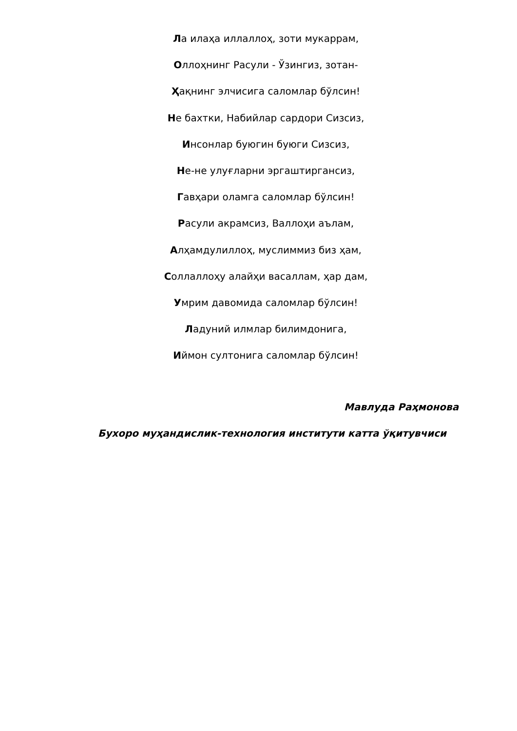Ла илаҳа иллаллоҳ, зоти мукаррам,
Оллоҳнинг Расули - Ўзингиз, зотан-
Ҳақнинг элчисига саломлар бўлсин!
Не бахтки, Набийлар сардори Сизсиз,
Инсонлар буюгин буюги Сизсиз,
Не-не улуғларни эргаштиргансиз,
Гавҳари оламга саломлар бўлсин!
Расули акрамсиз, Валлоҳи аълам,
Алҳамдулиллоҳ, муслиммиз биз ҳам,
Соллаллоҳу алайҳи васаллам, ҳар дам,
Умрим давомида саломлар бўлсин!
Ладуний илмлар билимдонига,
Иймон султонига саломлар бўлсин!
Мавлуда Раҳмонова
Бухоро муҳандислик-технология институти катта ўқитувчиси